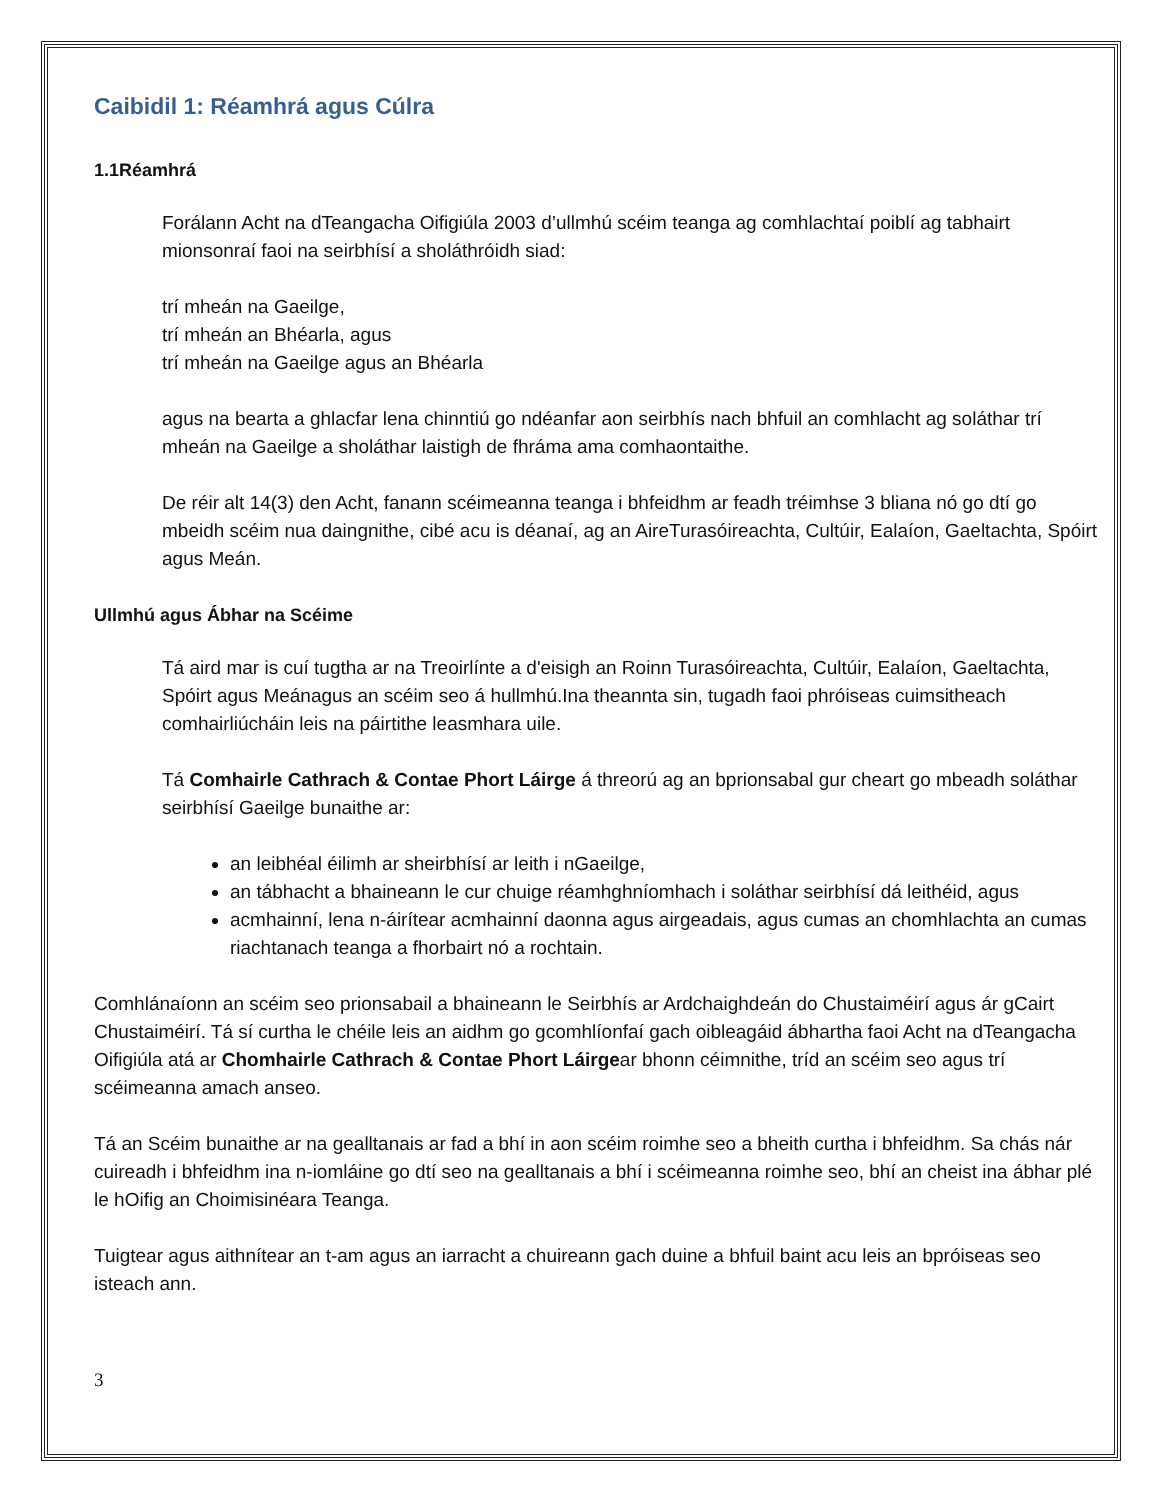Caibidil 1: Réamhrá agus Cúlra
1.1Réamhrá
Forálann Acht na dTeangacha Oifigiúla 2003 d’ullmhú scéim teanga ag comhlachtaí poiblí ag tabhairt mionsonraí faoi na seirbhísí a sholáthróidh siad:
trí mheán na Gaeilge,
trí mheán an Bhéarla, agus
trí mheán na Gaeilge agus an Bhéarla
agus na bearta a ghlacfar lena chinntiú go ndéanfar aon seirbhís nach bhfuil an comhlacht ag soláthar trí mheán na Gaeilge a sholáthar laistigh de fhráma ama comhaontaithe.
De réir alt 14(3) den Acht, fanann scéimeanna teanga i bhfeidhm ar feadh tréimhse 3 bliana nó go dtí go mbeidh scéim nua daingnithe, cibé acu is déanaí, ag an AireTurasóireachta, Cultúir, Ealaíon, Gaeltachta, Spóirt agus Meán.
Ullmhú agus Ábhar na Scéime
Tá aird mar is cuí tugtha ar na Treoirlínte a d'eisigh an Roinn Turasóireachta, Cultúir, Ealaíon, Gaeltachta, Spóirt agus Meánagus an scéim seo á hullmhú.Ina theannta sin, tugadh faoi phróiseas cuimsitheach comhairliúcháin leis na páirtithe leasmhara uile.
Tá Comhairle Cathrach & Contae Phort Láirge á threorú ag an bprionsabal gur cheart go mbeadh soláthar seirbhísí Gaeilge bunaithe ar:
an leibhéal éilimh ar sheirbhísí ar leith i nGaeilge,
an tábhacht a bhaineann le cur chuige réamhghníomhach i soláthar seirbhísí dá leithéid, agus
acmhainní, lena n-áirítear acmhainní daonna agus airgeadais, agus cumas an chomhlachta an cumas riachtanach teanga a fhorbairt nó a rochtain.
Comhlánaíonn an scéim seo prionsabail a bhaineann le Seirbhís ar Ardchaighdeán do Chustaiméirí agus ár gCairt Chustaiméirí. Tá sí curtha le chéile leis an aidhm go gcomhlíonfaí gach oibleagáid ábhartha faoi Acht na dTeangacha Oifigiúla atá ar Chomhairle Cathrach & Contae Phort Láirgear bhonn céimnithe, tríd an scéim seo agus trí scéimeanna amach anseo.
Tá an Scéim bunaithe ar na gealltanais ar fad a bhí in aon scéim roimhe seo a bheith curtha i bhfeidhm. Sa chás nár cuireadh i bhfeidhm ina n-iomláine go dtí seo na gealltanais a bhí i scéimeanna roimhe seo, bhí an cheist ina ábhar plé le hOifig an Choimisinéara Teanga.
Tuigtear agus aithnítear an t-am agus an iarracht a chuireann gach duine a bhfuil baint acu leis an bpróiseas seo isteach ann.
3